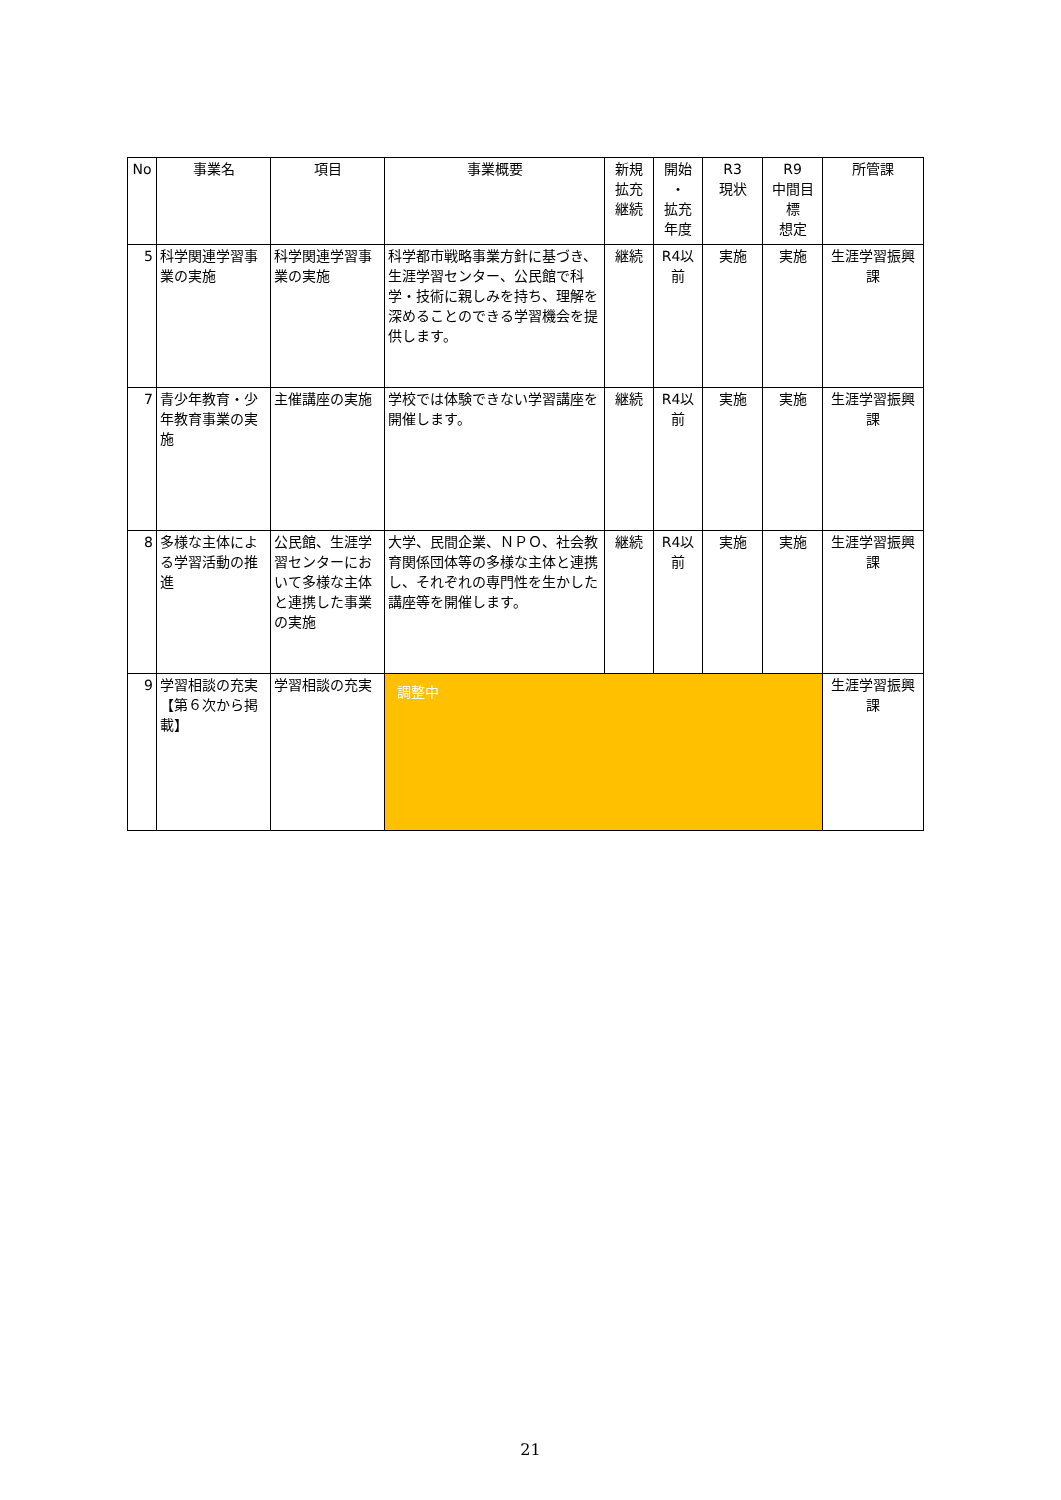| No | 事業名 | 項目 | 事業概要 | 新規 拡充 継続 | 開始 ・ 拡充 年度 | R3 現状 | R9 中間目標 想定 | 所管課 |
| --- | --- | --- | --- | --- | --- | --- | --- | --- |
| 5 | 科学関連学習事業の実施 | 科学関連学習事業の実施 | 科学都市戦略事業方針に基づき、生涯学習センター、公民館で科学・技術に親しみを持ち、理解を深めることのできる学習機会を提供します。 | 継続 | R4以前 | 実施 | 実施 | 生涯学習振興課 |
| 7 | 青少年教育・少年教育事業の実施 | 主催講座の実施 | 学校では体験できない学習講座を開催します。 | 継続 | R4以前 | 実施 | 実施 | 生涯学習振興課 |
| 8 | 多様な主体による学習活動の推進 | 公民館、生涯学習センターにおいて多様な主体と連携した事業の実施 | 大学、民間企業、ＮＰＯ、社会教育関係団体等の多様な主体と連携し、それぞれの専門性を生かした講座等を開催します。 | 継続 | R4以前 | 実施 | 実施 | 生涯学習振興課 |
| 9 | 学習相談の充実 【第６次から掲載】 | 学習相談の充実 | 調整中 | | | | | 生涯学習振興課 |
21